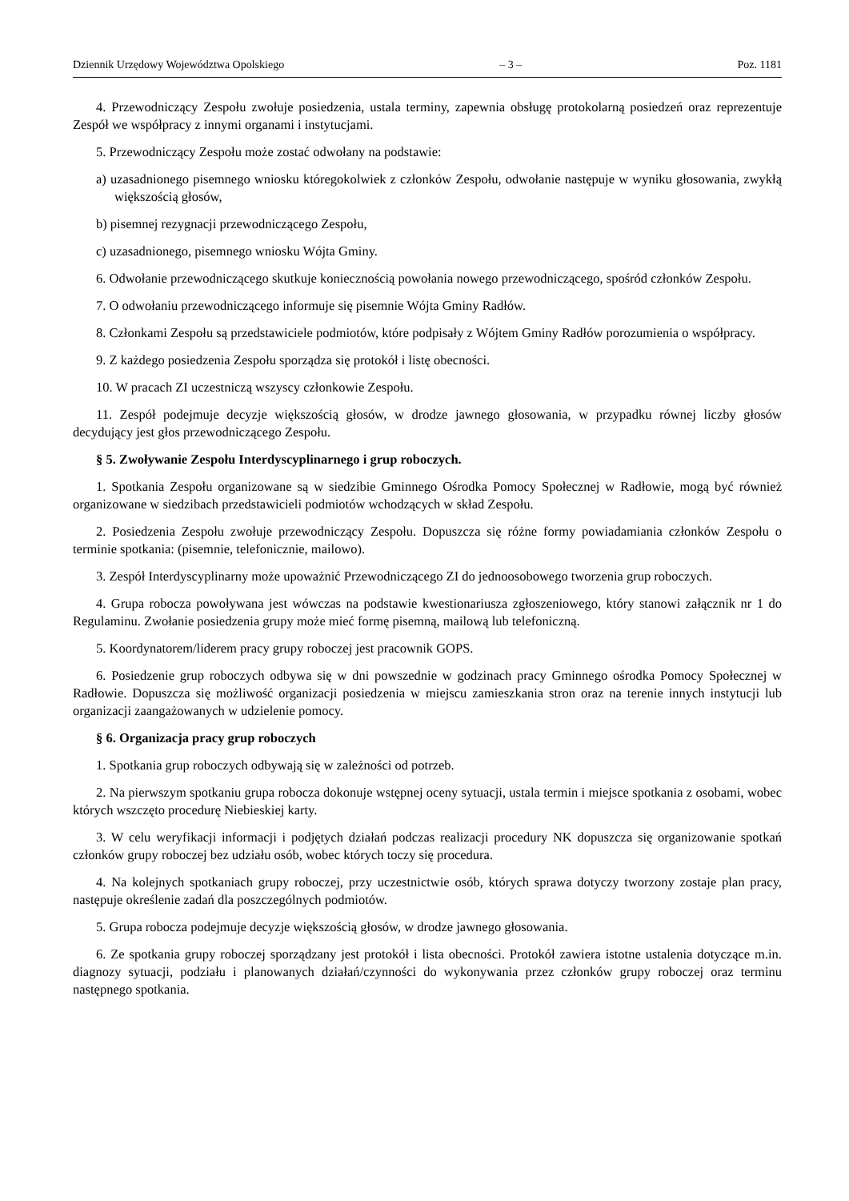Dziennik Urzędowy Województwa Opolskiego – 3 – Poz. 1181
4. Przewodniczący Zespołu zwołuje posiedzenia, ustala terminy, zapewnia obsługę protokolarną posiedzeń oraz reprezentuje Zespół we współpracy z innymi organami i instytucjami.
5. Przewodniczący Zespołu może zostać odwołany na podstawie:
a) uzasadnionego pisemnego wniosku któregokolwiek z członków Zespołu, odwołanie następuje w wyniku głosowania, zwykłą większością głosów,
b) pisemnej rezygnacji przewodniczącego Zespołu,
c) uzasadnionego, pisemnego wniosku Wójta Gminy.
6. Odwołanie przewodniczącego skutkuje koniecznością powołania nowego przewodniczącego, spośród członków Zespołu.
7. O odwołaniu przewodniczącego informuje się pisemnie Wójta Gminy Radłów.
8. Członkami Zespołu są przedstawiciele podmiotów, które podpisały z Wójtem Gminy Radłów porozumienia o współpracy.
9. Z każdego posiedzenia Zespołu sporządza się protokół i listę obecności.
10. W pracach ZI uczestniczą wszyscy członkowie Zespołu.
11. Zespół podejmuje decyzje większością głosów, w drodze jawnego głosowania, w przypadku równej liczby głosów decydujący jest głos przewodniczącego Zespołu.
§ 5. Zwoływanie Zespołu Interdyscyplinarnego i grup roboczych.
1. Spotkania Zespołu organizowane są w siedzibie Gminnego Ośrodka Pomocy Społecznej w Radłowie, mogą być również organizowane w siedzibach przedstawicieli podmiotów wchodzących w skład Zespołu.
2. Posiedzenia Zespołu zwołuje przewodniczący Zespołu. Dopuszcza się różne formy powiadamiania członków Zespołu o terminie spotkania: (pisemnie, telefonicznie, mailowo).
3. Zespół Interdyscyplinarny może upoważnić Przewodniczącego ZI do jednoosobowego tworzenia grup roboczych.
4. Grupa robocza powoływana jest wówczas na podstawie kwestionariusza zgłoszeniowego, który stanowi załącznik nr 1 do Regulaminu. Zwołanie posiedzenia grupy może mieć formę pisemną, mailową lub telefoniczną.
5. Koordynatorem/liderem pracy grupy roboczej jest pracownik GOPS.
6. Posiedzenie grup roboczych odbywa się w dni powszednie w godzinach pracy Gminnego ośrodka Pomocy Społecznej w Radłowie. Dopuszcza się możliwość organizacji posiedzenia w miejscu zamieszkania stron oraz na terenie innych instytucji lub organizacji zaangażowanych w udzielenie pomocy.
§ 6. Organizacja pracy grup roboczych
1. Spotkania grup roboczych odbywają się w zależności od potrzeb.
2. Na pierwszym spotkaniu grupa robocza dokonuje wstępnej oceny sytuacji, ustala termin i miejsce spotkania z osobami, wobec których wszczęto procedurę Niebieskiej karty.
3. W celu weryfikacji informacji i podjętych działań podczas realizacji procedury NK dopuszcza się organizowanie spotkań członków grupy roboczej bez udziału osób, wobec których toczy się procedura.
4. Na kolejnych spotkaniach grupy roboczej, przy uczestnictwie osób, których sprawa dotyczy tworzony zostaje plan pracy, następuje określenie zadań dla poszczególnych podmiotów.
5. Grupa robocza podejmuje decyzje większością głosów, w drodze jawnego głosowania.
6. Ze spotkania grupy roboczej sporządzany jest protokół i lista obecności. Protokół zawiera istotne ustalenia dotyczące m.in. diagnozy sytuacji, podziału i planowanych działań/czynności do wykonywania przez członków grupy roboczej oraz terminu następnego spotkania.